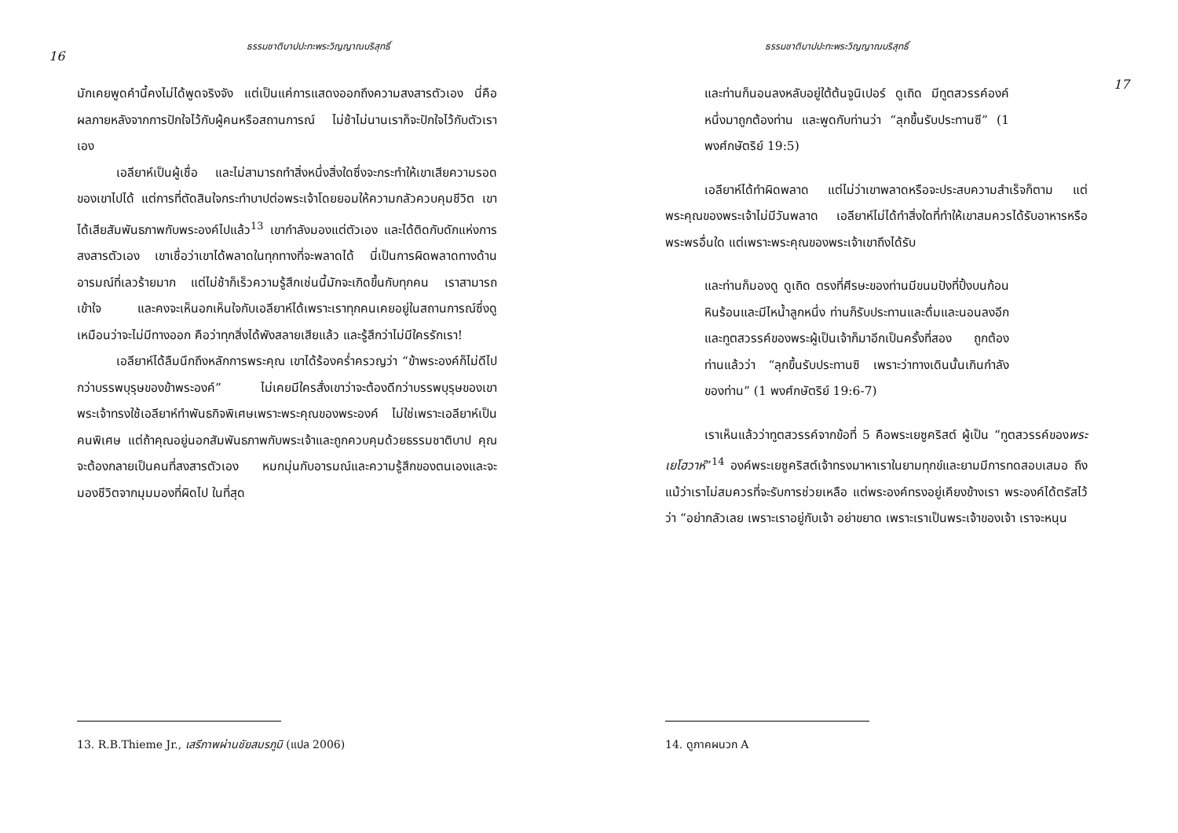16
ธรรมชาติบาปปะทะพระวิญญาณบริสุทธิ์
มักเคยพูดคำนี้คงไม่ได้พูดจริงจัง แต่เป็นแค่การแสดงออกถึงความสงสารตัวเอง นี่คือผลภายหลังจากการปักใจไว้กับผู้คนหรือสถานการณ์ ไม่ช้าไม่นานเราก็จะปักใจไว้กับตัวเราเอง
เอลียาห์เป็นผู้เชื่อ และไม่สามารถทำสิ่งหนึ่งสิ่งใดซึ่งจะกระทำให้เขาเสียความรอดของเขาไปได้ แต่การที่ตัดสินใจกระทำบาปต่อพระเจ้าโดยยอมให้ความกลัวควบคุมชีวิต เขาได้เสียสัมพันธภาพกับพระองค์ไปแล้ว<sup>13</sup> เขากำลังมองแต่ตัวเอง และได้ติดกับดักแห่งการสงสารตัวเอง เขาเชื่อว่าเขาได้พลาดในทุกทางที่จะพลาดได้ นี่เป็นการผิดพลาดทางด้านอารมณ์ที่เลวร้ายมาก แต่ไม่ช้าก็เร็วความรู้สึกเช่นนี้มักจะเกิดขึ้นกับทุกคน เราสามารถเข้าใจ และคงจะเห็นอกเห็นใจกับเอลียาห์ได้เพราะเราทุกคนเคยอยู่ในสถานการณ์ซึ่งดูเหมือนว่าจะไม่มีทางออก คือว่าทุกสิ่งได้พังสลายเสียแล้ว และรู้สึกว่าไม่มีใครรักเรา!
เอลียาห์ได้ลืมนึกถึงหลักการพระคุณ เขาได้ร้องคร่ำครวญว่า “ข้าพระองค์ก็ไม่ดีไปกว่าบรรพบุรุษของข้าพระองค์” ไม่เคยมีใครสั่งเขาว่าจะต้องดีกว่าบรรพบุรุษของเขา พระเจ้าทรงใช้เอลียาห์ทำพันธกิจพิเศษเพราะพระคุณของพระองค์ ไม่ใช่เพราะเอลียาห์เป็นคนพิเศษ แต่ถ้าคุณอยู่นอกสัมพันธภาพกับพระเจ้าและถูกควบคุมด้วยธรรมชาติบาป คุณจะต้องกลายเป็นคนที่สงสารตัวเอง หมกมุ่นกับอารมณ์และความรู้สึกของตนเองและจะมองชีวิตจากมุมมองที่ผิดไป ในที่สุด
13. R.B.Thieme Jr., เสรีภาพผ่านชัยสมรภูมิ (แปล 2006)
ธรรมชาติบาปปะทะพระวิญญาณบริสุทธิ์
17
และท่านก็นอนลงหลับอยู่ใต้ต้นจูนิเปอร์ ดูเถิด มีทูตสวรรค์องค์หนึ่งมาถูกต้องท่าน และพูดกับท่านว่า “ลุกขึ้นรับประทานซี” (1 พงศ์กษัตริย์ 19:5)
เอลียาห์ได้ทำผิดพลาด แต่ไม่ว่าเขาพลาดหรือจะประสบความสำเร็จก็ตาม แต่พระคุณของพระเจ้าไม่มีวันพลาด เอลียาห์ไม่ได้ทำสิ่งใดที่ทำให้เขาสมควรได้รับอาหารหรือพระพรอื่นใด แต่เพราะพระคุณของพระเจ้าเขาถึงได้รับ
และท่านก็มองดู ดูเถิด ตรงที่ศีรษะของท่านมีขนมปังที่ปิ้งบนก้อนหินร้อนและมีไหน้ำลูกหนึ่ง ท่านก็รับประทานและดื่มและนอนลงอีก และทูตสวรรค์ของพระผู้เป็นเจ้าก็มาอีกเป็นครั้งที่สอง ถูกต้องท่านแล้วว่า “ลุกขึ้นรับประทานซิ เพราะว่าทางเดินนั้นเกินกำลังของท่าน” (1 พงศ์กษัตริย์ 19:6-7)
เราเห็นแล้วว่าทูตสวรรค์จากข้อที่ 5 คือพระเยซูคริสต์ ผู้เป็น “ทูตสวรรค์ของพระเยโฮวาห์”<sup>14</sup> องค์พระเยซูคริสต์เจ้าทรงมาหาเราในยามทุกข์และยามมีการทดสอบเสมอ ถึงแม้ว่าเราไม่สมควรที่จะรับการช่วยเหลือ แต่พระองค์ทรงอยู่เคียงข้างเรา พระองค์ได้ตรัสไว้ว่า “อย่ากลัวเลย เพราะเราอยู่กับเจ้า อย่าขยาด เพราะเราเป็นพระเจ้าของเจ้า เราจะหนุน
14. ดูภาคผนวก A